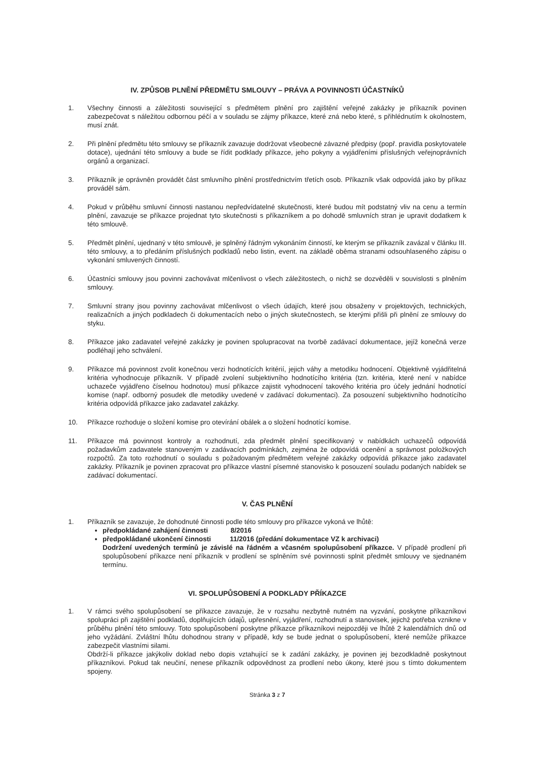IV. ZPŮSOB PLNĚNÍ PŘEDMĚTU SMLOUVY – PRÁVA A POVINNOSTI ÚČASTNÍKŮ
1. Všechny činnosti a záležitosti související s předmětem plnění pro zajištění veřejné zakázky je příkazník povinen zabezpečovat s náležitou odbornou péčí a v souladu se zájmy příkazce, které zná nebo které, s přihlédnutím k okolnostem, musí znát.
2. Při plnění předmětu této smlouvy se příkazník zavazuje dodržovat všeobecné závazné předpisy (popř. pravidla poskytovatele dotace), ujednání této smlouvy a bude se řídit podklady příkazce, jeho pokyny a vyjádřeními příslušných veřejnoprávních orgánů a organizací.
3. Příkazník je oprávněn provádět část smluvního plnění prostřednictvím třetích osob. Příkazník však odpovídá jako by příkaz prováděl sám.
4. Pokud v průběhu smluvní činnosti nastanou nepředvídatelné skutečnosti, které budou mít podstatný vliv na cenu a termín plnění, zavazuje se příkazce projednat tyto skutečnosti s příkazníkem a po dohodě smluvních stran je upravit dodatkem k této smlouvě.
5. Předmět plnění, ujednaný v této smlouvě, je splněný řádným vykonáním činností, ke kterým se příkazník zavázal v článku III. této smlouvy, a to předáním příslušných podkladů nebo listin, event. na základě oběma stranami odsouhlaseného zápisu o vykonání smluvených činností.
6. Účastníci smlouvy jsou povinni zachovávat mlčenlivost o všech záležitostech, o nichž se dozvěděli v souvislosti s plněním smlouvy.
7. Smluvní strany jsou povinny zachovávat mlčenlivost o všech údajích, které jsou obsaženy v projektových, technických, realizačních a jiných podkladech či dokumentacích nebo o jiných skutečnostech, se kterými přišli při plnění ze smlouvy do styku.
8. Příkazce jako zadavatel veřejné zakázky je povinen spolupracovat na tvorbě zadávací dokumentace, jejíž konečná verze podléhají jeho schválení.
9. Příkazce má povinnost zvolit konečnou verzi hodnotících kritérií, jejich váhy a metodiku hodnocení. Objektivně vyjádřitelná kritéria vyhodnocuje příkazník. V případě zvolení subjektivního hodnotícího kritéria (tzn. kritéria, které není v nabídce uchazeče vyjádřeno číselnou hodnotou) musí příkazce zajistit vyhodnocení takového kritéria pro účely jednání hodnotící komise (např. odborný posudek dle metodiky uvedené v zadávací dokumentaci). Za posouzení subjektivního hodnotícího kritéria odpovídá příkazce jako zadavatel zakázky.
10. Příkazce rozhoduje o složení komise pro otevírání obálek a o složení hodnotící komise.
11. Příkazce má povinnost kontroly a rozhodnutí, zda předmět plnění specifikovaný v nabídkách uchazečů odpovídá požadavkům zadavatele stanoveným v zadávacích podmínkách, zejména že odpovídá ocenění a správnost položkových rozpočtů. Za toto rozhodnutí o souladu s požadovaným předmětem veřejné zakázky odpovídá příkazce jako zadavatel zakázky. Příkazník je povinen zpracovat pro příkazce vlastní písemné stanovisko k posouzení souladu podaných nabídek se zadávací dokumentací.
V. ČAS PLNĚNÍ
1. Příkazník se zavazuje, že dohodnuté činnosti podle této smlouvy pro příkazce vykoná ve lhůtě:
předpokládané zahájení činnosti 8/2016
předpokládané ukončení činnosti 11/2016 (předání dokumentace VZ k archivaci)
Dodržení uvedených termínů je závislé na řádném a včasném spolupůsobení příkazce. V případě prodlení při spolupůsobení příkazce není příkazník v prodlení se splněním své povinnosti splnit předmět smlouvy ve sjednaném termínu.
VI. SPOLUPŮSOBENÍ A PODKLADY PŘÍKAZCE
1. V rámci svého spolupůsobení se příkazce zavazuje, že v rozsahu nezbytně nutném na vyzvání, poskytne příkazníkovi spolupráci při zajištění podkladů, doplňujících údajů, upřesnění, vyjádření, rozhodnutí a stanovisek, jejichž potřeba vznikne v průběhu plnění této smlouvy. Toto spolupůsobení poskytne příkazce příkazníkovi nejpozději ve lhůtě 2 kalendářních dnů od jeho vyžádání. Zvláštní lhůtu dohodnou strany v případě, kdy se bude jednat o spolupůsobení, které nemůže příkazce zabezpečit vlastními silami.
Obdrží-li příkazce jakýkoliv doklad nebo dopis vztahující se k zadání zakázky, je povinen jej bezodkladně poskytnout příkazníkovi. Pokud tak neučiní, nenese příkazník odpovědnost za prodlení nebo úkony, které jsou s tímto dokumentem spojeny.
Stránka 3 z 7